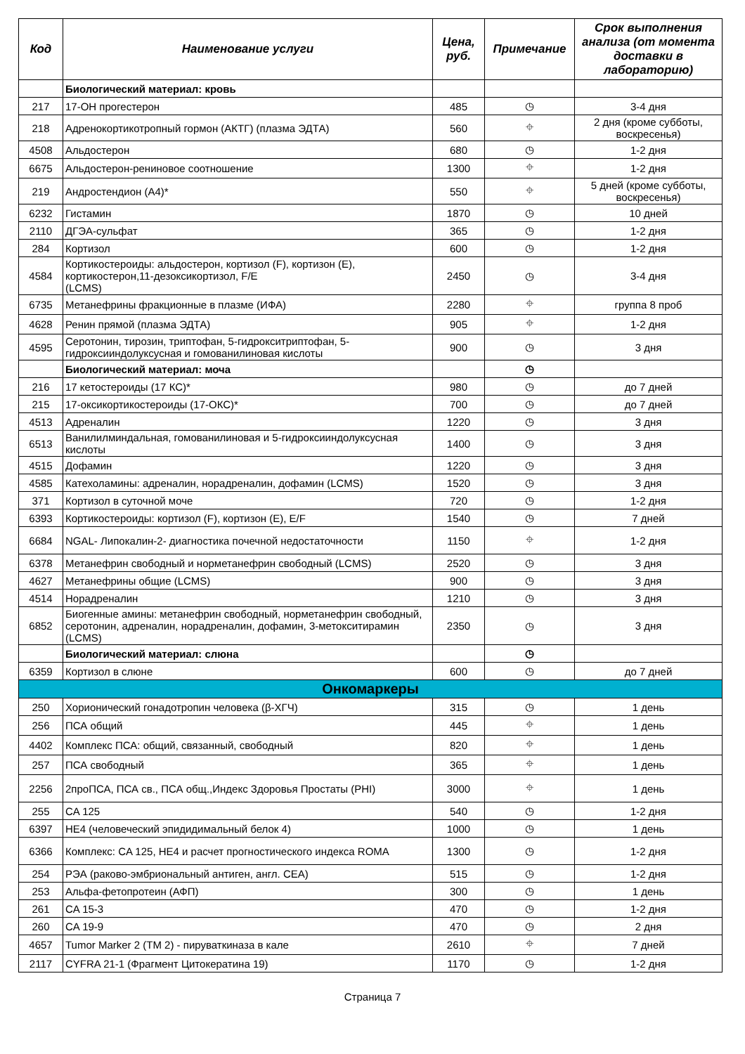| Код | Наименование услуги | Цена, руб. | Примечание | Срок выполнения анализа (от момента доставки в лабораторию) |
| --- | --- | --- | --- | --- |
| | Биологический материал: кровь | | | |
| 217 | 17-ОН прогестерон | 485 | ◷ | 3-4 дня |
| 218 | Адренокортикотропный гормон (АКТГ) (плазма ЭДТА) | 560 | ⌖ | 2 дня (кроме субботы, воскресенья) |
| 4508 | Альдостерон | 680 | ◷ | 1-2 дня |
| 6675 | Альдостерон-рениновое соотношение | 1300 | ⌖ | 1-2 дня |
| 219 | Андростендион (А4)* | 550 | ⌖ | 5 дней (кроме субботы, воскресенья) |
| 6232 | Гистамин | 1870 | ◷ | 10 дней |
| 2110 | ДГЭА-сульфат | 365 | ◷ | 1-2 дня |
| 284 | Кортизол | 600 | ◷ | 1-2 дня |
| 4584 | Кортикостероиды: альдостерон, кортизол (F), кортизон (E), кортикостерон,11-дезоксикортизол, F/E (LCMS) | 2450 | ◷ | 3-4 дня |
| 6735 | Метанефрины фракционные в плазме (ИФА) | 2280 | ⌖ | группа 8 проб |
| 4628 | Ренин прямой (плазма ЭДТА) | 905 | ⌖ | 1-2 дня |
| 4595 | Серотонин, тирозин, триптофан, 5-гидрокситриптофан, 5-гидроксииндолуксусная и гомованилиновая кислоты | 900 | ◷ | 3 дня |
| | Биологический материал: моча | | ◷ | |
| 216 | 17 кетостероиды (17 КС)* | 980 | ◷ | до 7 дней |
| 215 | 17-оксикортикостероиды (17-ОКС)* | 700 | ◷ | до 7 дней |
| 4513 | Адреналин | 1220 | ◷ | 3 дня |
| 6513 | Ванилилминдальная, гомованилиновая и 5-гидроксииндолуксусная кислоты | 1400 | ◷ | 3 дня |
| 4515 | Дофамин | 1220 | ◷ | 3 дня |
| 4585 | Катехоламины: адреналин, норадреналин, дофамин (LCMS) | 1520 | ◷ | 3 дня |
| 371 | Кортизол в суточной моче | 720 | ◷ | 1-2 дня |
| 6393 | Кортикостероиды: кортизол (F), кортизон (E), E/F | 1540 | ◷ | 7 дней |
| 6684 | NGAL- Липокалин-2- диагностика почечной недостаточности | 1150 | ⌖ | 1-2 дня |
| 6378 | Метанефрин свободный и норметанефрин свободный (LCMS) | 2520 | ◷ | 3 дня |
| 4627 | Метанефрины общие (LCMS) | 900 | ◷ | 3 дня |
| 4514 | Норадреналин | 1210 | ◷ | 3 дня |
| 6852 | Биогенные амины: метанефрин свободный, норметанефрин свободный, серотонин, адреналин, норадреналин, дофамин, 3-метокситирамин (LCMS) | 2350 | ◷ | 3 дня |
| | Биологический материал: слюна | | ◷ | |
| 6359 | Кортизол в слюне | 600 | ◷ | до 7 дней |
| Онкомаркеры | | | | |
| 250 | Хорионический гонадотропин человека (β-ХГЧ) | 315 | ◷ | 1 день |
| 256 | ПСА общий | 445 | ⌖ | 1 день |
| 4402 | Комплекс ПСА: общий, связанный, свободный | 820 | ⌖ | 1 день |
| 257 | ПСА свободный | 365 | ⌖ | 1 день |
| 2256 | 2проПСА, ПСА св., ПСА общ.,Индекс Здоровья Простаты (PHI) | 3000 | ⌖ | 1 день |
| 255 | CA 125 | 540 | ◷ | 1-2 дня |
| 6397 | HE4 (человеческий эпидидимальный белок 4) | 1000 | ◷ | 1 день |
| 6366 | Комплекс: CA 125, HE4 и расчет прогностического индекса ROMA | 1300 | ◷ | 1-2 дня |
| 254 | РЭА (раково-эмбриональный антиген, англ. CEA) | 515 | ◷ | 1-2 дня |
| 253 | Альфа-фетопротеин (АФП) | 300 | ◷ | 1 день |
| 261 | CA 15-3 | 470 | ◷ | 1-2 дня |
| 260 | CA 19-9 | 470 | ◷ | 2 дня |
| 4657 | Tumor Marker 2 (ТМ 2) - пируваткиназа в кале | 2610 | ⌖ | 7 дней |
| 2117 | CYFRA 21-1 (Фрагмент Цитокератина 19) | 1170 | ◷ | 1-2 дня |
Страница 7